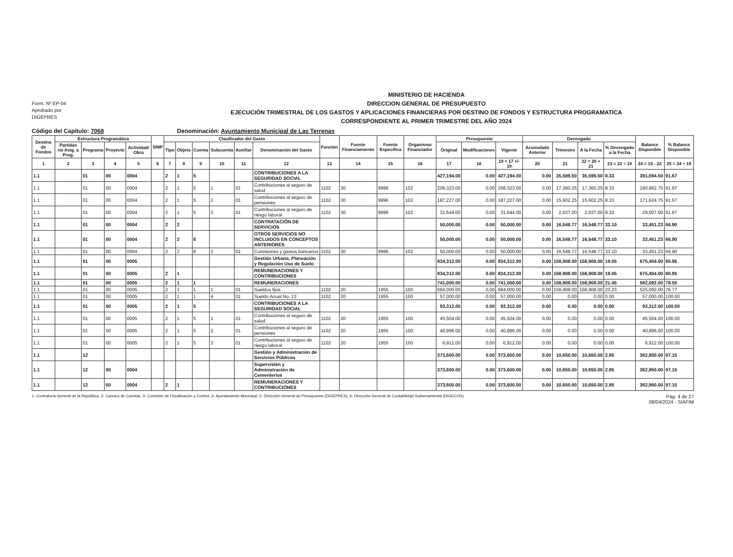Form. Nº EP-04
Aprobado por
DIGEPRES
MINISTERIO DE HACIENDA
DIRECCION GENERAL DE PRESUPUESTO
EJECUCIÓN TRIMESTRAL DE LOS GASTOS Y APLICACIONES FINANCIERAS POR DESTINO DE FONDOS Y ESTRUCTURA PROGRAMATICA
CORRESPONDIENTE AL PRIMER TRIMESTRE DEL AÑO 2024
Código del Capítulo: 7068 Denominación: Ayuntamiento Municipal de Las Terrenas
| Destino de Fondos | Estructura Programática | | | | SNIP | Clasificador del Gasto | | | | | | Función | Fuente Financiamiento | Fuente Específica | Organismo Financiador | Presupuesto | | | Devengado | | | | Balance Disponible | % Balance Disponible |
| --- | --- | --- | --- | --- | --- | --- | --- | --- | --- | --- | --- | --- | --- | --- | --- | --- | --- | --- | --- | --- | --- | --- | --- | --- |
| | Partidas no Asig. a Prog. | Programa | Proyecto | Actividad/ Obra | | Tipo | Objeto | Cuenta | Subcuenta | Auxiliar | Denominación del Gasto | | | | | Original | Modificaciones | Vigente | Acumulado Anterior | Trimestre | A la Fecha | % Devengado a la Fecha | | |
| 1 | 2 | 3 | 4 | 5 | 6 | 7 | 8 | 9 | 10 | 11 | 12 | 13 | 14 | 15 | 16 | 17 | 18 | 19 = 17 +/- 18 | 20 | 21 | 22 = 20 + 21 | 23 = 22 ÷ 19 | 24 = 19 - 22 | 25 = 24 ÷ 19 |
| 1.1 | | 01 | 00 | 0004 | | 2 | 1 | 5 | | | CONTRIBUCIONES A LA SEGURIDAD SOCIAL | | | | | 427,194.00 | 0.00 | 427,194.00 | 0.00 | 35,599.50 | 35,599.50 | 8.33 | 391,594.50 | 91.67 |
| 1.1 | | 01 | 00 | 0004 | | 2 | 1 | 5 | 1 | 01 | Contribuciones al seguro de salud | 1102 | 30 | 9996 | 102 | 208,323.00 | 0.00 | 208,323.00 | 0.00 | 17,360.25 | 17,360.25 | 8.33 | 190,962.75 | 91.67 |
| 1.1 | | 01 | 00 | 0004 | | 2 | 1 | 5 | 2 | 01 | Contribuciones al seguro de pensiones | 1102 | 30 | 9996 | 102 | 187,227.00 | 0.00 | 187,227.00 | 0.00 | 15,602.25 | 15,602.25 | 8.33 | 171,624.75 | 91.67 |
| 1.1 | | 01 | 00 | 0004 | | 2 | 1 | 5 | 3 | 01 | Contribuciones al seguro de riesgo laboral | 1102 | 30 | 9996 | 102 | 31,644.00 | 0.00 | 31,644.00 | 0.00 | 2,637.00 | 2,637.00 | 8.33 | 29,007.00 | 91.67 |
| 1.1 | | 01 | 00 | 0004 | | 2 | 2 | | | | CONTRATACIÓN DE SERVICIOS | | | | | 50,000.00 | 0.00 | 50,000.00 | 0.00 | 16,548.77 | 16,548.77 | 33.10 | 33,451.23 | 66.90 |
| 1.1 | | 01 | 00 | 0004 | | 2 | 2 | 8 | | | OTROS SERVICIOS NO INCLUIDOS EN CONCEPTOS ANTERIORES | | | | | 50,000.00 | 0.00 | 50,000.00 | 0.00 | 16,548.77 | 16,548.77 | 33.10 | 33,451.23 | 66.90 |
| 1.1 | | 01 | 00 | 0004 | | 2 | 2 | 8 | 2 | 01 | Comisiones y gastos bancarios | 1102 | 30 | 9996 | 102 | 50,000.00 | 0.00 | 50,000.00 | 0.00 | 16,548.77 | 16,548.77 | 33.10 | 33,451.23 | 66.90 |
| 1.1 | | 01 | 00 | 0005 | | | | | | | Gestión Urbana, Planeación y Regulación Uso de Suelo | | | | | 834,312.00 | 0.00 | 834,312.00 | 0.00 | 158,908.00 | 158,908.00 | 19.05 | 675,404.00 | 80.95 |
| 1.1 | | 01 | 00 | 0005 | | 2 | 1 | | | | REMUNERACIONES Y CONTRIBUCIONES | | | | | 834,312.00 | 0.00 | 834,312.00 | 0.00 | 158,908.00 | 158,908.00 | 19.05 | 675,404.00 | 80.95 |
| 1.1 | | 01 | 00 | 0005 | | 2 | 1 | 1 | | | REMUNERACIONES | | | | | 741,000.00 | 0.00 | 741,000.00 | 0.00 | 158,908.00 | 158,908.00 | 21.45 | 582,092.00 | 78.55 |
| 1.1 | | 01 | 00 | 0005 | | 2 | 1 | 1 | 1 | 01 | Sueldos fijos | 1102 | 20 | 1955 | 100 | 684,000.00 | 0.00 | 684,000.00 | 0.00 | 158,908.00 | 158,908.00 | 23.23 | 525,092.00 | 76.77 |
| 1.1 | | 01 | 00 | 0005 | | 2 | 1 | 1 | 4 | 01 | Sueldo Anual No. 13 | 1102 | 20 | 1955 | 100 | 57,000.00 | 0.00 | 57,000.00 | 0.00 | 0.00 | 0.00 | 0.00 | 57,000.00 | 100.00 |
| 1.1 | | 01 | 00 | 0005 | | 2 | 1 | 5 | | | CONTRIBUCIONES A LA SEGURIDAD SOCIAL | | | | | 93,312.00 | 0.00 | 93,312.00 | 0.00 | 0.00 | 0.00 | 0.00 | 93,312.00 | 100.00 |
| 1.1 | | 01 | 00 | 0005 | | 2 | 1 | 5 | 1 | 01 | Contribuciones al seguro de salud | 1102 | 20 | 1955 | 100 | 45,504.00 | 0.00 | 45,504.00 | 0.00 | 0.00 | 0.00 | 0.00 | 45,504.00 | 100.00 |
| 1.1 | | 01 | 00 | 0005 | | 2 | 1 | 5 | 2 | 01 | Contribuciones al seguro de pensiones | 1102 | 20 | 1955 | 100 | 40,896.00 | 0.00 | 40,896.00 | 0.00 | 0.00 | 0.00 | 0.00 | 40,896.00 | 100.00 |
| 1.1 | | 01 | 00 | 0005 | | 2 | 1 | 5 | 3 | 01 | Contribuciones al seguro de riesgo laboral | 1102 | 20 | 1955 | 100 | 6,912.00 | 0.00 | 6,912.00 | 0.00 | 0.00 | 0.00 | 0.00 | 6,912.00 | 100.00 |
| 1.1 | | 12 | | | | | | | | | Gestión y Administración de Servicios Públicos | | | | | 373,600.00 | 0.00 | 373,600.00 | 0.00 | 10,650.00 | 10,650.00 | 2.85 | 362,950.00 | 97.15 |
| 1.1 | | 12 | 00 | 0004 | | | | | | | Supervisión y Administración de Cementerios | | | | | 373,600.00 | 0.00 | 373,600.00 | 0.00 | 10,650.00 | 10,650.00 | 2.85 | 362,950.00 | 97.15 |
| 1.1 | | 12 | 00 | 0004 | | 2 | 1 | | | | REMUNERACIONES Y CONTRIBUCIONES | | | | | 373,600.00 | 0.00 | 373,600.00 | 0.00 | 10,650.00 | 10,650.00 | 2.85 | 362,950.00 | 97.15 |
1- Contraloría General de la República, 2- Camara de Cuentas, 3- Comisión de Fiscalización y Control, 4- Ayuntamiento Municipal, 5- Dirección General de Presupuesto (DIGEPRES), 6- Dirección General de Contabilidad Gubernamental (DIGECOG) Pág. 4 de 27
08/04/2024 - SIAFIM